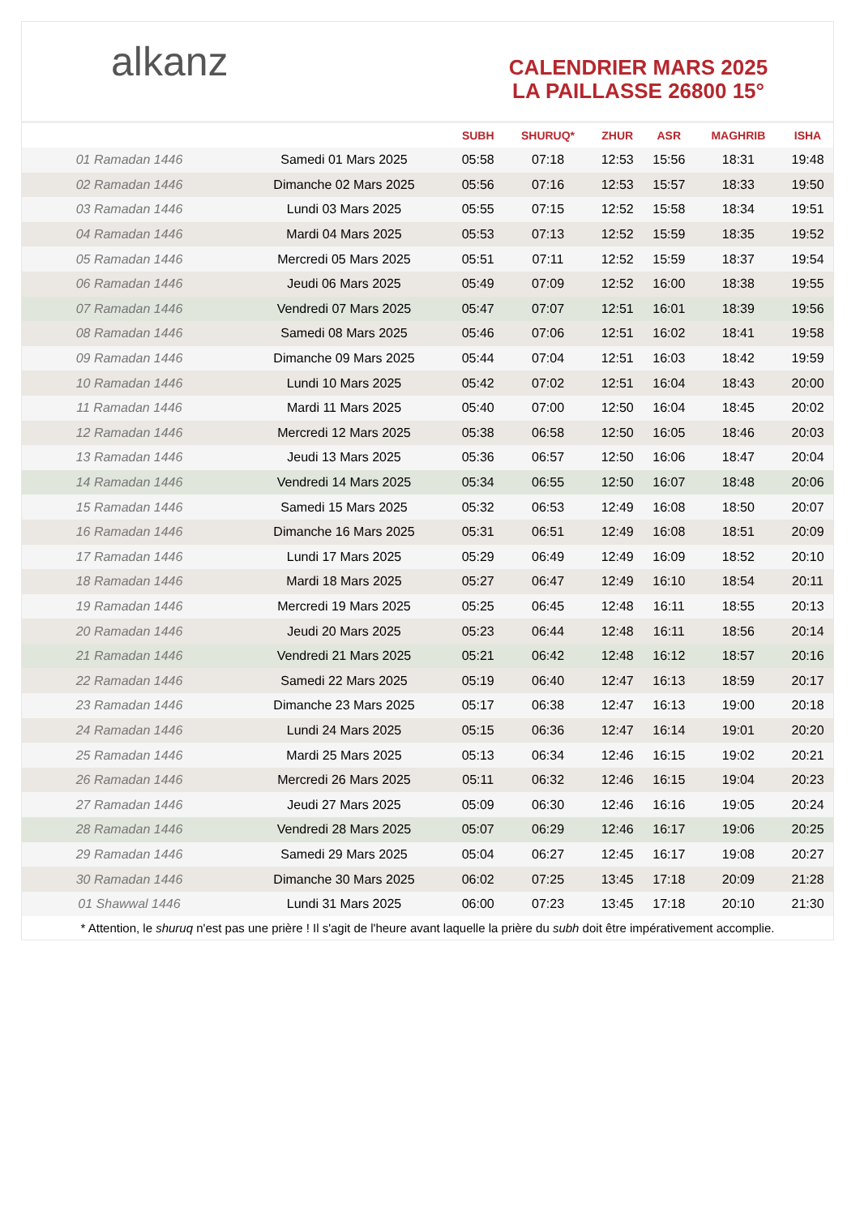alkanz
CALENDRIER MARS 2025
LA PAILLASSE 26800 15°
| | | SUBH | SHURUQ* | ZHUR | ASR | MAGHRIB | ISHA |
| --- | --- | --- | --- | --- | --- | --- | --- |
| 01 Ramadan 1446 | Samedi 01 Mars 2025 | 05:58 | 07:18 | 12:53 | 15:56 | 18:31 | 19:48 |
| 02 Ramadan 1446 | Dimanche 02 Mars 2025 | 05:56 | 07:16 | 12:53 | 15:57 | 18:33 | 19:50 |
| 03 Ramadan 1446 | Lundi 03 Mars 2025 | 05:55 | 07:15 | 12:52 | 15:58 | 18:34 | 19:51 |
| 04 Ramadan 1446 | Mardi 04 Mars 2025 | 05:53 | 07:13 | 12:52 | 15:59 | 18:35 | 19:52 |
| 05 Ramadan 1446 | Mercredi 05 Mars 2025 | 05:51 | 07:11 | 12:52 | 15:59 | 18:37 | 19:54 |
| 06 Ramadan 1446 | Jeudi 06 Mars 2025 | 05:49 | 07:09 | 12:52 | 16:00 | 18:38 | 19:55 |
| 07 Ramadan 1446 | Vendredi 07 Mars 2025 | 05:47 | 07:07 | 12:51 | 16:01 | 18:39 | 19:56 |
| 08 Ramadan 1446 | Samedi 08 Mars 2025 | 05:46 | 07:06 | 12:51 | 16:02 | 18:41 | 19:58 |
| 09 Ramadan 1446 | Dimanche 09 Mars 2025 | 05:44 | 07:04 | 12:51 | 16:03 | 18:42 | 19:59 |
| 10 Ramadan 1446 | Lundi 10 Mars 2025 | 05:42 | 07:02 | 12:51 | 16:04 | 18:43 | 20:00 |
| 11 Ramadan 1446 | Mardi 11 Mars 2025 | 05:40 | 07:00 | 12:50 | 16:04 | 18:45 | 20:02 |
| 12 Ramadan 1446 | Mercredi 12 Mars 2025 | 05:38 | 06:58 | 12:50 | 16:05 | 18:46 | 20:03 |
| 13 Ramadan 1446 | Jeudi 13 Mars 2025 | 05:36 | 06:57 | 12:50 | 16:06 | 18:47 | 20:04 |
| 14 Ramadan 1446 | Vendredi 14 Mars 2025 | 05:34 | 06:55 | 12:50 | 16:07 | 18:48 | 20:06 |
| 15 Ramadan 1446 | Samedi 15 Mars 2025 | 05:32 | 06:53 | 12:49 | 16:08 | 18:50 | 20:07 |
| 16 Ramadan 1446 | Dimanche 16 Mars 2025 | 05:31 | 06:51 | 12:49 | 16:08 | 18:51 | 20:09 |
| 17 Ramadan 1446 | Lundi 17 Mars 2025 | 05:29 | 06:49 | 12:49 | 16:09 | 18:52 | 20:10 |
| 18 Ramadan 1446 | Mardi 18 Mars 2025 | 05:27 | 06:47 | 12:49 | 16:10 | 18:54 | 20:11 |
| 19 Ramadan 1446 | Mercredi 19 Mars 2025 | 05:25 | 06:45 | 12:48 | 16:11 | 18:55 | 20:13 |
| 20 Ramadan 1446 | Jeudi 20 Mars 2025 | 05:23 | 06:44 | 12:48 | 16:11 | 18:56 | 20:14 |
| 21 Ramadan 1446 | Vendredi 21 Mars 2025 | 05:21 | 06:42 | 12:48 | 16:12 | 18:57 | 20:16 |
| 22 Ramadan 1446 | Samedi 22 Mars 2025 | 05:19 | 06:40 | 12:47 | 16:13 | 18:59 | 20:17 |
| 23 Ramadan 1446 | Dimanche 23 Mars 2025 | 05:17 | 06:38 | 12:47 | 16:13 | 19:00 | 20:18 |
| 24 Ramadan 1446 | Lundi 24 Mars 2025 | 05:15 | 06:36 | 12:47 | 16:14 | 19:01 | 20:20 |
| 25 Ramadan 1446 | Mardi 25 Mars 2025 | 05:13 | 06:34 | 12:46 | 16:15 | 19:02 | 20:21 |
| 26 Ramadan 1446 | Mercredi 26 Mars 2025 | 05:11 | 06:32 | 12:46 | 16:15 | 19:04 | 20:23 |
| 27 Ramadan 1446 | Jeudi 27 Mars 2025 | 05:09 | 06:30 | 12:46 | 16:16 | 19:05 | 20:24 |
| 28 Ramadan 1446 | Vendredi 28 Mars 2025 | 05:07 | 06:29 | 12:46 | 16:17 | 19:06 | 20:25 |
| 29 Ramadan 1446 | Samedi 29 Mars 2025 | 05:04 | 06:27 | 12:45 | 16:17 | 19:08 | 20:27 |
| 30 Ramadan 1446 | Dimanche 30 Mars 2025 | 06:02 | 07:25 | 13:45 | 17:18 | 20:09 | 21:28 |
| 01 Shawwal 1446 | Lundi 31 Mars 2025 | 06:00 | 07:23 | 13:45 | 17:18 | 20:10 | 21:30 |
* Attention, le shuruq n'est pas une prière ! Il s'agit de l'heure avant laquelle la prière du subh doit être impérativement accomplie.